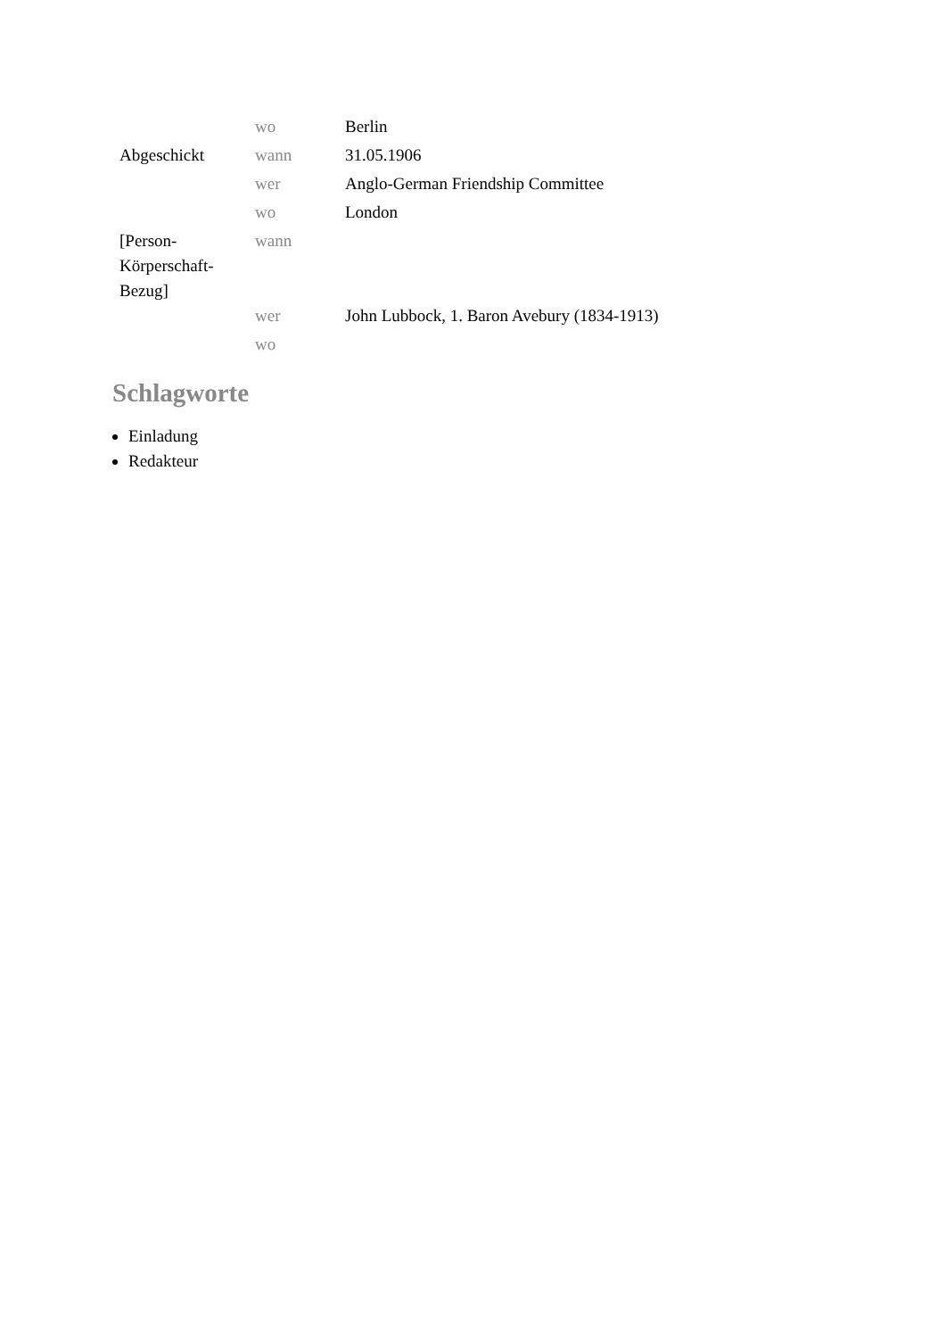| | wo | Berlin |
| Abgeschickt | wann | 31.05.1906 |
| | wer | Anglo-German Friendship Committee |
| | wo | London |
| [Person-Körperschaft-Bezug] | wann | |
| | wer | John Lubbock, 1. Baron Avebury (1834-1913) |
| | wo | |
Schlagworte
Einladung
Redakteur